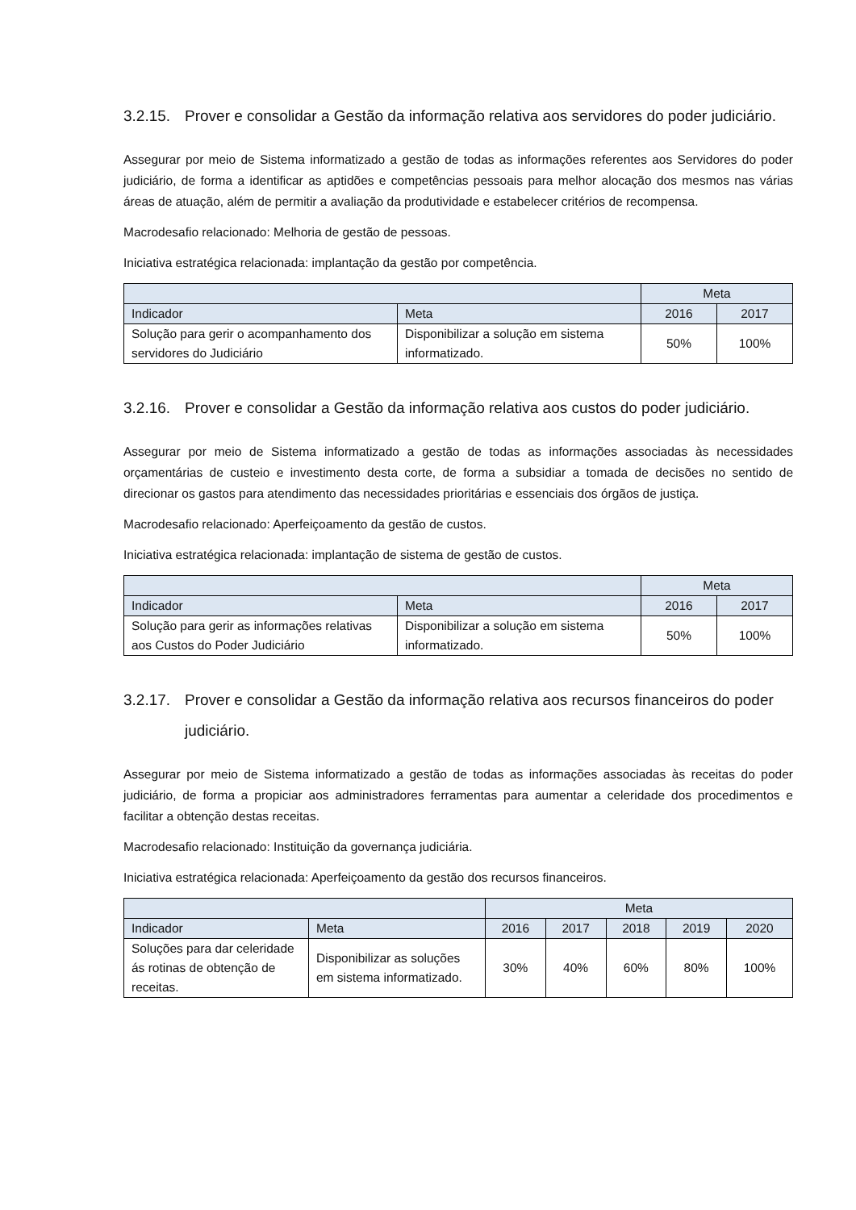3.2.15. Prover e consolidar a Gestão da informação relativa aos servidores do poder judiciário.
Assegurar por meio de Sistema informatizado a gestão de todas as informações referentes aos Servidores do poder judiciário, de forma a identificar as aptidões e competências pessoais para melhor alocação dos mesmos nas várias áreas de atuação, além de permitir a avaliação da produtividade e estabelecer critérios de recompensa.
Macrodesafio relacionado: Melhoria de gestão de pessoas.
Iniciativa estratégica relacionada: implantação da gestão por competência.
| | | Meta | |
| --- | --- | --- | --- |
| Indicador | Meta | 2016 | 2017 |
| Solução para gerir o acompanhamento dos servidores do Judiciário | Disponibilizar a solução em sistema informatizado. | 50% | 100% |
3.2.16. Prover e consolidar a Gestão da informação relativa aos custos do poder judiciário.
Assegurar por meio de Sistema informatizado a gestão de todas as informações associadas às necessidades orçamentárias de custeio e investimento desta corte, de forma a subsidiar a tomada de decisões no sentido de direcionar os gastos para atendimento das necessidades prioritárias e essenciais dos órgãos de justiça.
Macrodesafio relacionado: Aperfeiçoamento da gestão de custos.
Iniciativa estratégica relacionada: implantação de sistema de gestão de custos.
| | | Meta | |
| --- | --- | --- | --- |
| Indicador | Meta | 2016 | 2017 |
| Solução para gerir as informações relativas aos Custos do Poder Judiciário | Disponibilizar a solução em sistema informatizado. | 50% | 100% |
3.2.17. Prover e consolidar a Gestão da informação relativa aos recursos financeiros do poder judiciário.
Assegurar por meio de Sistema informatizado a gestão de todas as informações associadas às receitas do poder judiciário, de forma a propiciar aos administradores ferramentas para aumentar a celeridade dos procedimentos e facilitar a obtenção destas receitas.
Macrodesafio relacionado: Instituição da governança judiciária.
Iniciativa estratégica relacionada: Aperfeiçoamento da gestão dos recursos financeiros.
| | | Meta | | | | |
| --- | --- | --- | --- | --- | --- | --- |
| Indicador | Meta | 2016 | 2017 | 2018 | 2019 | 2020 |
| Soluções para dar celeridade ás rotinas de obtenção de receitas. | Disponibilizar as soluções em sistema informatizado. | 30% | 40% | 60% | 80% | 100% |